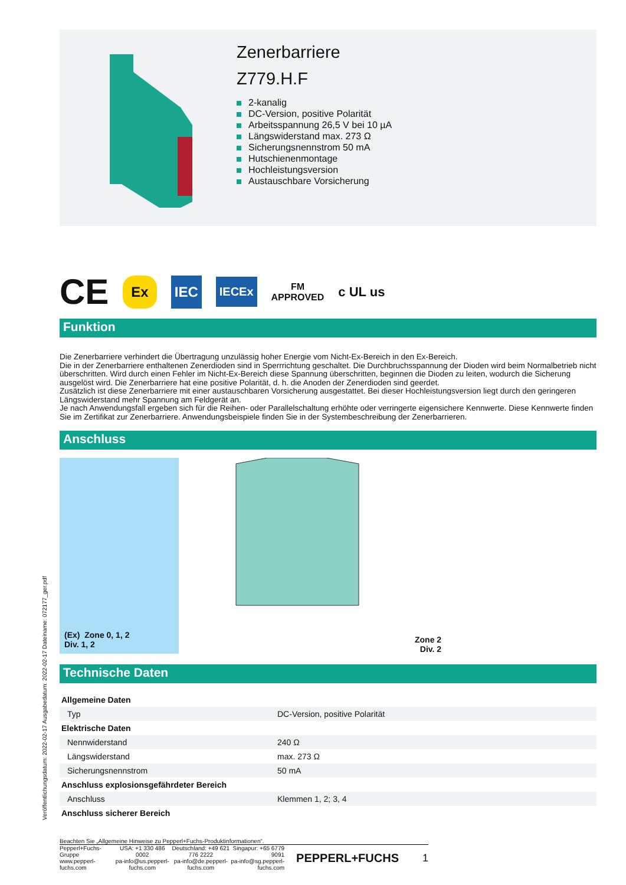Zenerbarriere
Z779.H.F
2-kanalig
DC-Version, positive Polarität
Arbeitsspannung 26,5 V bei 10 µA
Längswiderstand max. 273 Ω
Sicherungsnennstrom 50 mA
Hutschienenmontage
Hochleistungsversion
Austauschbare Vorsicherung
CE Ex IEC IECEx FM
APPROVED c UL us
Funktion
Die Zenerbarriere verhindert die Übertragung unzulässig hoher Energie vom Nicht-Ex-Bereich in den Ex-Bereich.
Die in der Zenerbarriere enthaltenen Zenerdioden sind in Sperrrichtung geschaltet. Die Durchbruchsspannung der Dioden wird beim Normalbetrieb nicht überschritten. Wird durch einen Fehler im Nicht-Ex-Bereich diese Spannung überschritten, beginnen die Dioden zu leiten, wodurch die Sicherung ausgelöst wird. Die Zenerbarriere hat eine positive Polarität, d. h. die Anoden der Zenerdioden sind geerdet.
Zusätzlich ist diese Zenerbarriere mit einer austauschbaren Vorsicherung ausgestattet. Bei dieser Hochleistungsversion liegt durch den geringeren Längswiderstand mehr Spannung am Feldgerät an.
Je nach Anwendungsfall ergeben sich für die Reihen- oder Parallelschaltung erhöhte oder verringerte eigensichere Kennwerte. Diese Kennwerte finden Sie im Zertifikat zur Zenerbarriere. Anwendungsbeispiele finden Sie in der Systembeschreibung der Zenerbarrieren.
Anschluss
(Ex) Zone 0, 1, 2
Div. 1, 2
Zone 2
Div. 2
Technische Daten
| Allgemeine Daten | |
| Typ | DC-Version, positive Polarität |
| Elektrische Daten | |
| Nennwiderstand | 240 Ω |
| Längswiderstand | max. 273 Ω |
| Sicherungsnennstrom | 50 mA |
| Anschluss explosionsgefährdeter Bereich | |
| Anschluss | Klemmen 1, 2; 3, 4 |
| Anschluss sicherer Bereich | |
Veröffentlichungsdatum: 2022-02-17 Ausgabedatum: 2022-02-17 Dateiname: 072177_ger.pdf
Beachten Sie „Allgemeine Hinweise zu Pepperl+Fuchs-Produktinformationen“.
Pepperl+Fuchs-Gruppe
www.pepperl-fuchs.com
USA: +1 330 486 0002
pa-info@us.pepperl-fuchs.com
Deutschland: +49 621 776 2222
pa-info@de.pepperl-fuchs.com
Singapur: +65 6779 9091
pa-info@sg.pepperl-fuchs.com
PEPPERL+FUCHS 1